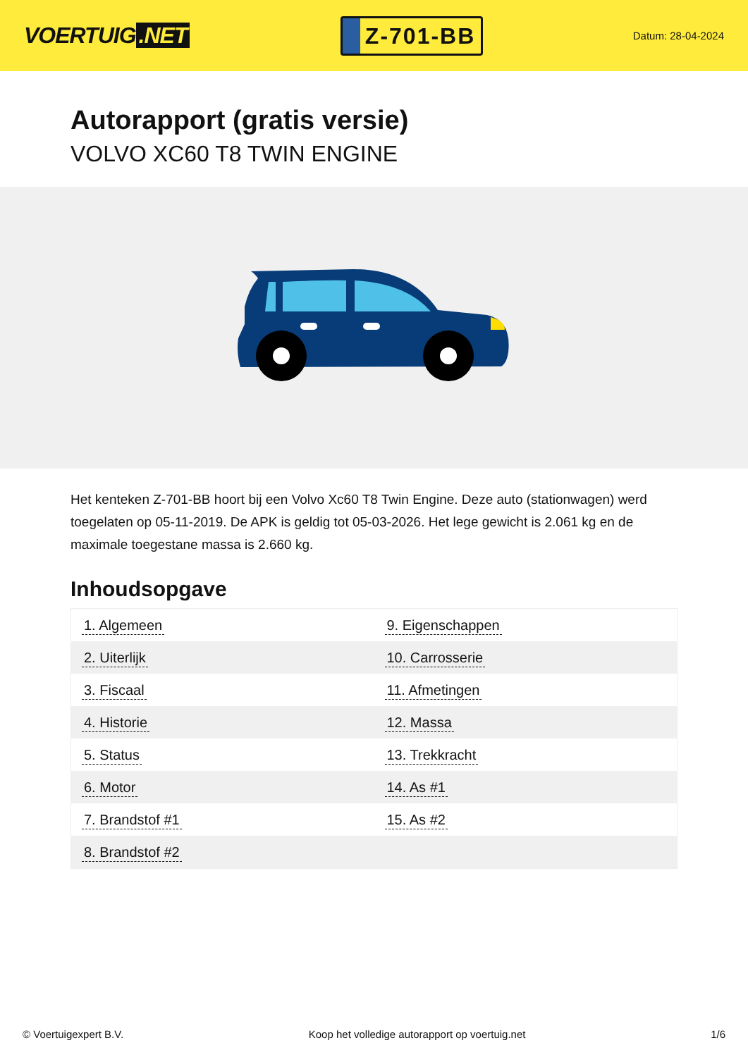VOERTUIG.NET
Z-701-BB
Datum: 28-04-2024
Autorapport (gratis versie)
VOLVO XC60 T8 TWIN ENGINE
Het kenteken Z-701-BB hoort bij een Volvo Xc60 T8 Twin Engine. Deze auto (stationwagen) werd toegelaten op 05-11-2019. De APK is geldig tot 05-03-2026. Het lege gewicht is 2.061 kg en de maximale toegestane massa is 2.660 kg.
Inhoudsopgave
| 1. Algemeen | 9. Eigenschappen |
| 2. Uiterlijk | 10. Carrosserie |
| 3. Fiscaal | 11. Afmetingen |
| 4. Historie | 12. Massa |
| 5. Status | 13. Trekkracht |
| 6. Motor | 14. As #1 |
| 7. Brandstof #1 | 15. As #2 |
| 8. Brandstof #2 | |
© Voertuigexpert B.V. Koop het volledige autorapport op voertuig.net
1/6